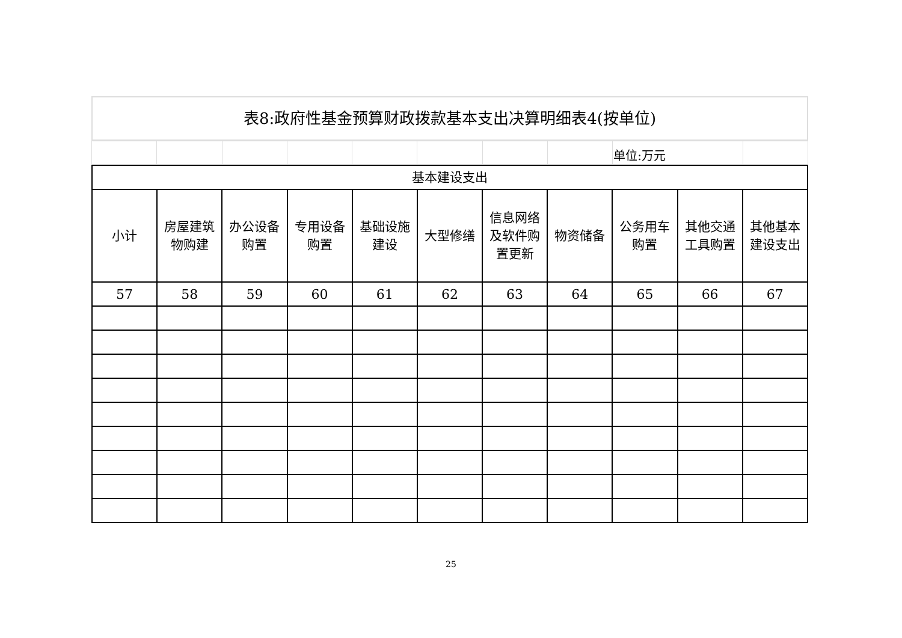表8:政府性基金预算财政拨款基本支出决算明细表4(按单位)
| | | | | | | | | 单位:万元 | |
| 基本建设支出 | | | | | | | | | | |
| --- | --- | --- | --- | --- | --- | --- | --- | --- | --- | --- |
| 小计 | 房屋建筑物购建 | 办公设备购置 | 专用设备购置 | 基础设施建设 | 大型修缮 | 信息网络及软件购置更新 | 物资储备 | 公务用车购置 | 其他交通工具购置 | 其他基本建设支出 |
| 57 | 58 | 59 | 60 | 61 | 62 | 63 | 64 | 65 | 66 | 67 |
25